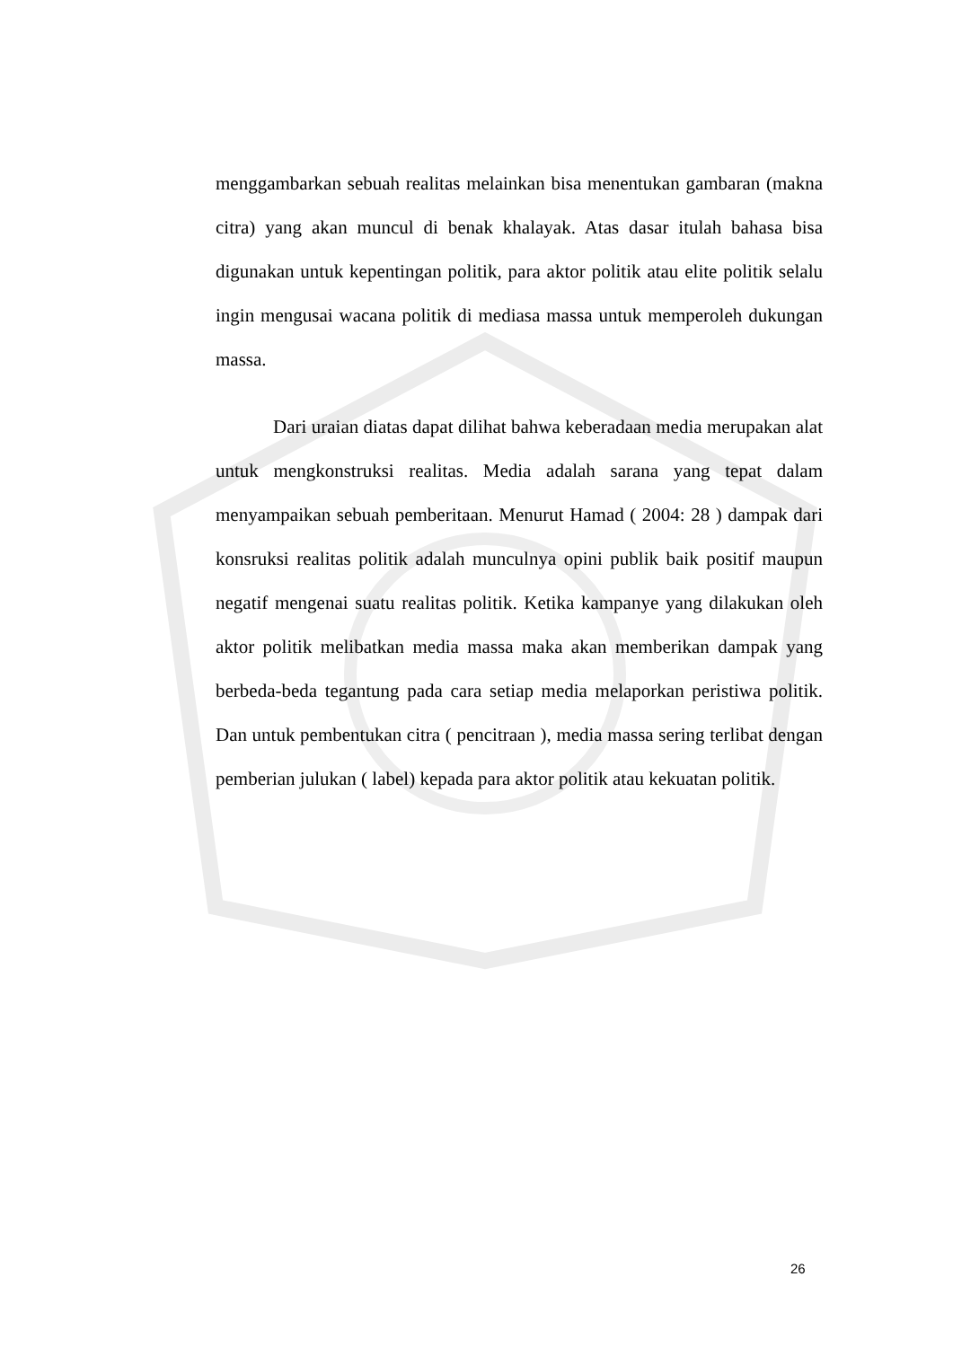menggambarkan sebuah realitas melainkan bisa menentukan gambaran (makna citra) yang akan muncul di benak khalayak. Atas dasar itulah bahasa bisa digunakan untuk kepentingan politik, para aktor politik atau elite politik selalu ingin mengusai wacana politik di mediasa massa untuk memperoleh dukungan massa.
Dari uraian diatas dapat dilihat bahwa keberadaan media merupakan alat untuk mengkonstruksi realitas. Media adalah sarana yang tepat dalam menyampaikan sebuah pemberitaan. Menurut Hamad ( 2004: 28 ) dampak dari konsruksi realitas politik adalah munculnya opini publik baik positif maupun negatif mengenai suatu realitas politik. Ketika kampanye yang dilakukan oleh aktor politik melibatkan media massa maka akan memberikan dampak yang berbeda-beda tegantung pada cara setiap media melaporkan peristiwa politik. Dan untuk pembentukan citra ( pencitraan ), media massa sering terlibat dengan pemberian julukan ( label) kepada para aktor politik atau kekuatan politik.
26